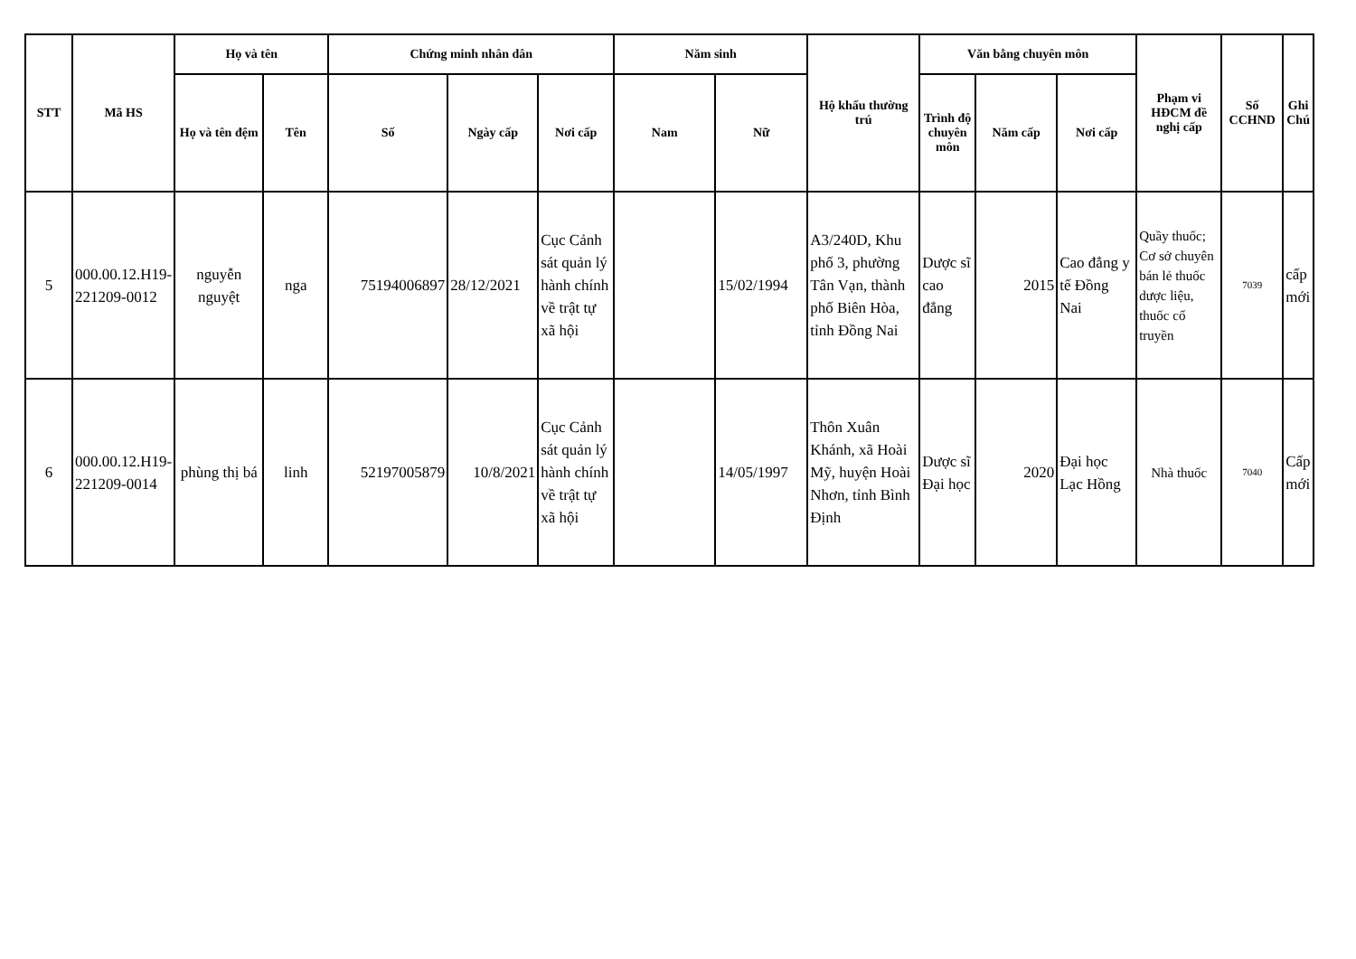| STT | Mã HS | Họ và tên | | Chứng minh nhân dân | | | Năm sinh | | Hộ khẩu thường trú | Văn bằng chuyên môn | | | Phạm vi HĐCM đề nghị cấp | Số CCHND | Ghi Chú |
| --- | --- | --- | --- | --- | --- | --- | --- | --- | --- | --- | --- | --- | --- | --- | --- |
| | | Họ và tên đệm | Tên | Số | Ngày cấp | Nơi cấp | Nam | Nữ | | Trình độ chuyên môn | Năm cấp | Nơi cấp | | | |
| 5 | 000.00.12.H19-221209-0012 | nguyễn nguyệt | nga | 75194006897 | 28/12/2021 | Cục Cảnh sát quản lý hành chính về trật tự xã hội | | 15/02/1994 | A3/240D, Khu phố 3, phường Tân Vạn, thành phố Biên Hòa, tỉnh Đồng Nai | Dược sĩ cao đẳng | 2015 | Cao đẳng y tế Đồng Nai | Quầy thuốc; Cơ sở chuyên bán lẻ thuốc dược liệu, thuốc cổ truyền | 7039 | cấp mới |
| 6 | 000.00.12.H19-221209-0014 | phùng thị bá | linh | 52197005879 | 10/8/2021 | Cục Cảnh sát quản lý hành chính về trật tự xã hội | | 14/05/1997 | Thôn Xuân Khánh, xã Hoài Mỹ, huyện Hoài Nhơn, tỉnh Bình Định | Dược sĩ Đại học | 2020 | Đại học Lạc Hồng | Nhà thuốc | 7040 | Cấp mới |